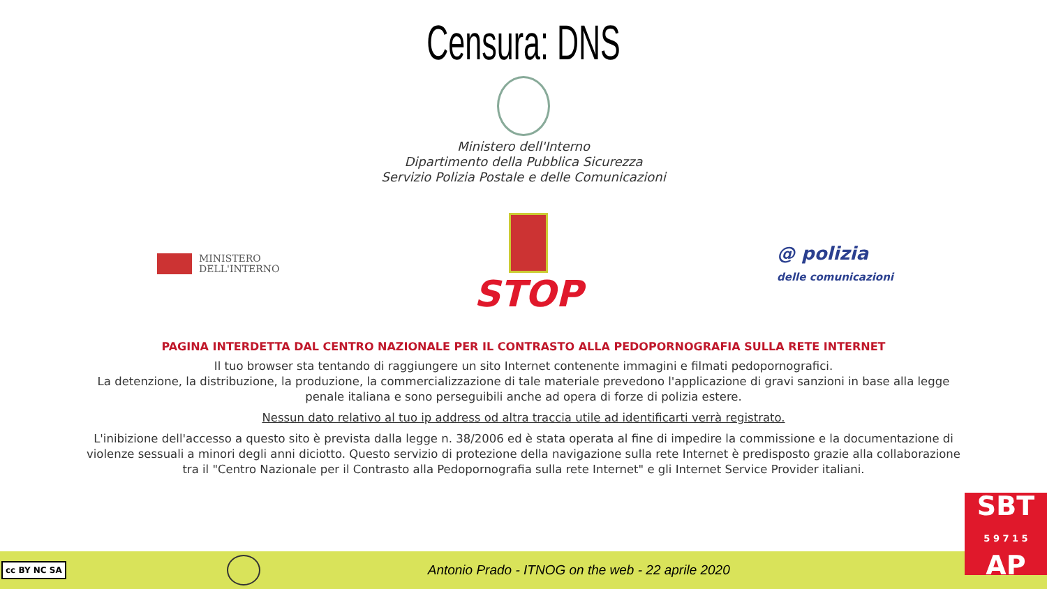Censura: DNS
Ministero dell'Interno
Dipartimento della Pubblica Sicurezza
Servizio Polizia Postale e delle Comunicazioni
MINISTERO
DELL'INTERNO
STOP
@ polizia
delle comunicazioni
PAGINA INTERDETTA DAL CENTRO NAZIONALE PER IL CONTRASTO ALLA PEDOPORNOGRAFIA SULLA RETE INTERNET
Il tuo browser sta tentando di raggiungere un sito Internet contenente immagini e filmati pedopornografici.
La detenzione, la distribuzione, la produzione, la commercializzazione di tale materiale prevedono l'applicazione di gravi sanzioni in base alla legge penale italiana e sono perseguibili anche ad opera di forze di polizia estere.
Nessun dato relativo al tuo ip address od altra traccia utile ad identificarti verrà registrato.
L'inibizione dell'accesso a questo sito è prevista dalla legge n. 38/2006 ed è stata operata al fine di impedire la commissione e la documentazione di violenze sessuali a minori degli anni diciotto. Questo servizio di protezione della navigazione sulla rete Internet è predisposto grazie alla collaborazione tra il "Centro Nazionale per il Contrasto alla Pedopornografia sulla rete Internet" e gli Internet Service Provider italiani.
cc BY NC SA
Antonio Prado - ITNOG on the web - 22 aprile 2020
SBT
5 9 7 1 5
AP